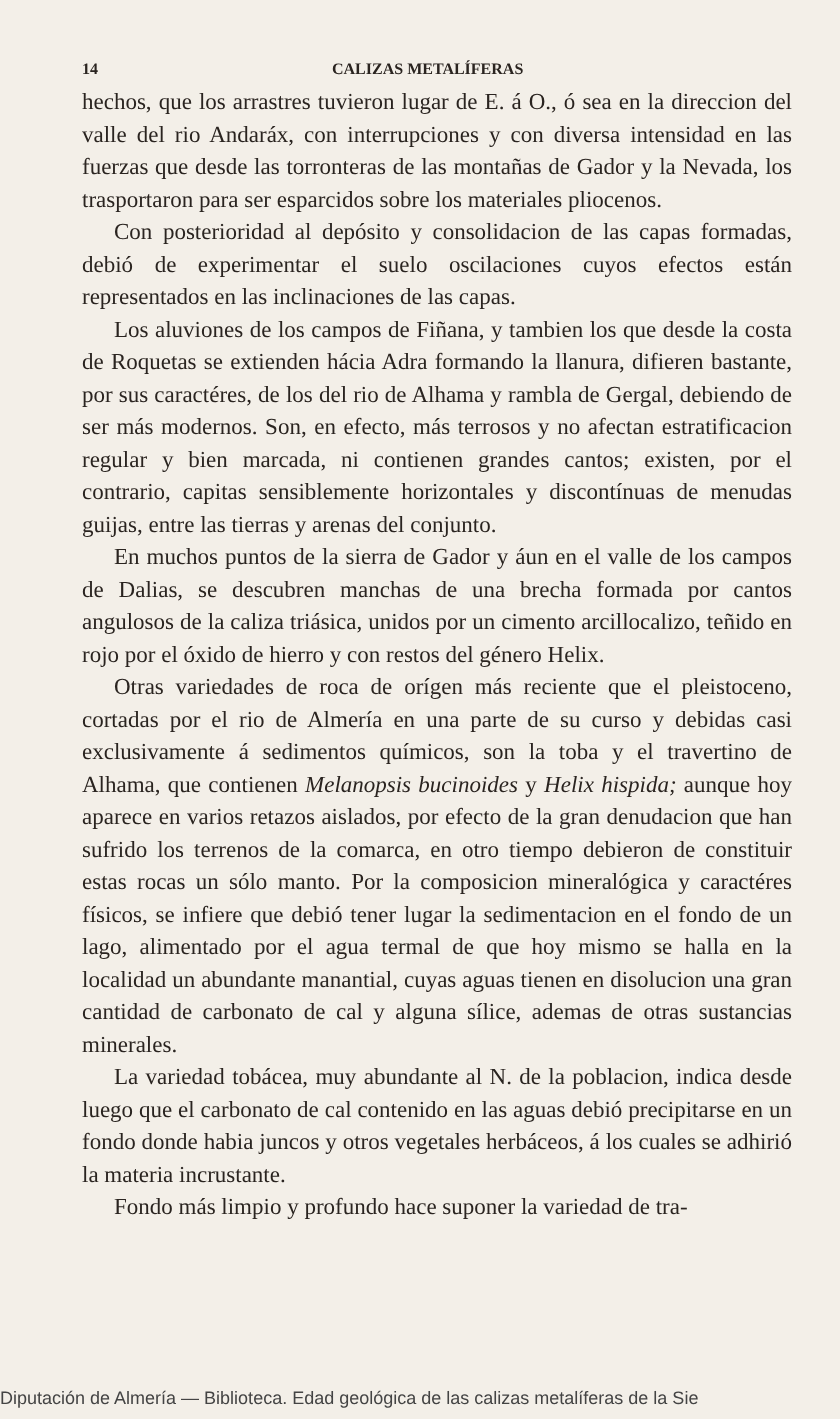14 CALIZAS METALÍFERAS
hechos, que los arrastres tuvieron lugar de E. á O., ó sea en la direccion del valle del rio Andaráx, con interrupciones y con diversa intensidad en las fuerzas que desde las torronteras de las montañas de Gador y la Nevada, los trasportaron para ser esparcidos sobre los materiales pliocenos.
Con posterioridad al depósito y consolidacion de las capas formadas, debió de experimentar el suelo oscilaciones cuyos efectos están representados en las inclinaciones de las capas.
Los aluviones de los campos de Fiñana, y tambien los que desde la costa de Roquetas se extienden hácia Adra formando la llanura, difieren bastante, por sus caractéres, de los del rio de Alhama y rambla de Gergal, debiendo de ser más modernos. Son, en efecto, más terrosos y no afectan estratificacion regular y bien marcada, ni contienen grandes cantos; existen, por el contrario, capitas sensiblemente horizontales y discontínuas de menudas guijas, entre las tierras y arenas del conjunto.
En muchos puntos de la sierra de Gador y áun en el valle de los campos de Dalias, se descubren manchas de una brecha formada por cantos angulosos de la caliza triásica, unidos por un cimento arcillocalizo, teñido en rojo por el óxido de hierro y con restos del género Helix.
Otras variedades de roca de orígen más reciente que el pleistoceno, cortadas por el rio de Almería en una parte de su curso y debidas casi exclusivamente á sedimentos químicos, son la toba y el travertino de Alhama, que contienen Melanopsis bucinoides y Helix hispida; aunque hoy aparece en varios retazos aislados, por efecto de la gran denudacion que han sufrido los terrenos de la comarca, en otro tiempo debieron de constituir estas rocas un sólo manto. Por la composicion mineralógica y caractéres físicos, se infiere que debió tener lugar la sedimentacion en el fondo de un lago, alimentado por el agua termal de que hoy mismo se halla en la localidad un abundante manantial, cuyas aguas tienen en disolucion una gran cantidad de carbonato de cal y alguna sílice, ademas de otras sustancias minerales.
La variedad tobácea, muy abundante al N. de la poblacion, indica desde luego que el carbonato de cal contenido en las aguas debió precipitarse en un fondo donde habia juncos y otros vegetales herbáceos, á los cuales se adhirió la materia incrustante.
Fondo más limpio y profundo hace suponer la variedad de tra-
Diputación de Almería — Biblioteca. Edad geológica de las calizas metalíferas de la Sie